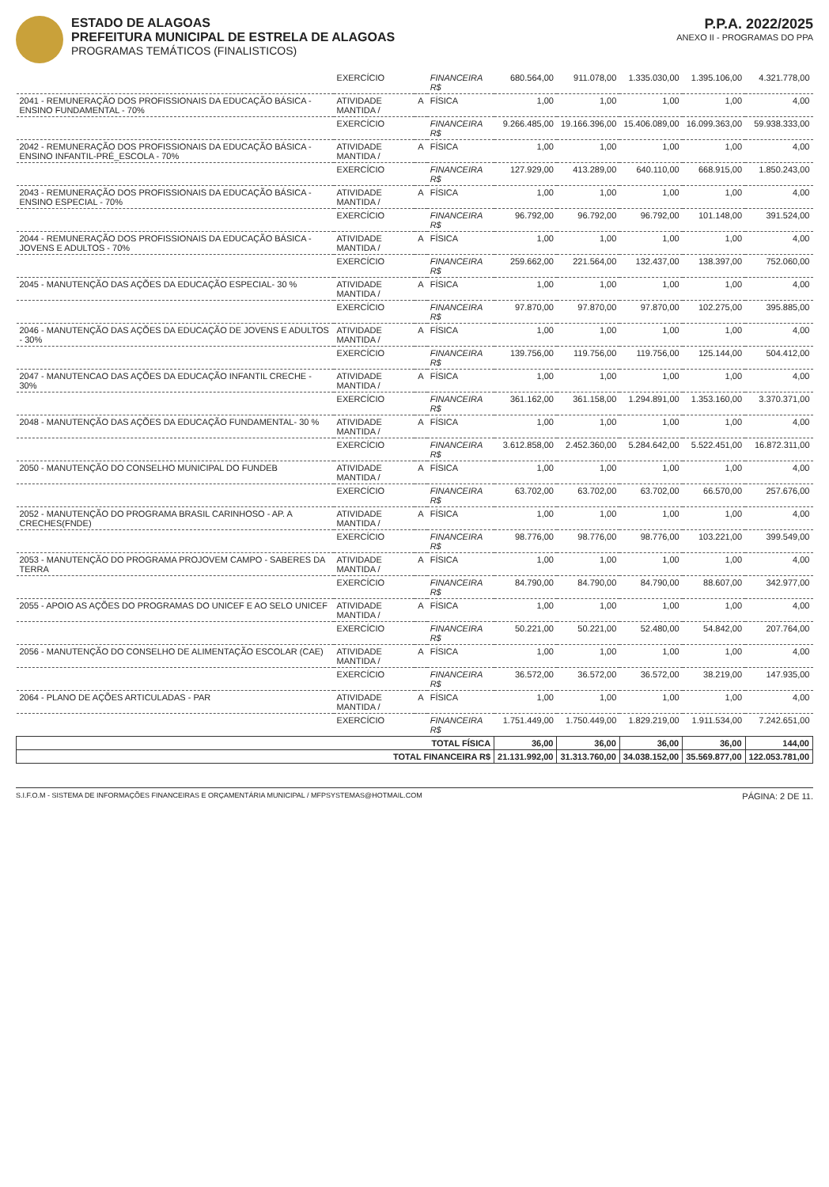ESTADO DE ALAGOAS
PREFEITURA MUNICIPAL DE ESTRELA DE ALAGOAS
PROGRAMAS TEMÁTICOS (FINALISTICOS)
P.P.A. 2022/2025
ANEXO II - PROGRAMAS DO PPA
| | EXERCÍCIO | | FINANCEIRA R$ | 680.564,00 | 911.078,00 | 1.335.030,00 | 1.395.106,00 | 4.321.778,00 |
| 2041 - REMUNERAÇÃO DOS PROFISSIONAIS DA EDUCAÇÃO BÁSICA - ENSINO FUNDAMENTAL - 70% | ATIVIDADE MANTIDA / | A | FÍSICA | 1,00 | 1,00 | 1,00 | 1,00 | 4,00 |
| | EXERCÍCIO | | FINANCEIRA R$ | 9.266.485,00 | 19.166.396,00 | 15.406.089,00 | 16.099.363,00 | 59.938.333,00 |
| 2042 - REMUNERAÇÃO DOS PROFISSIONAIS DA EDUCAÇÃO BÁSICA - ENSINO INFANTIL-PRÉ_ESCOLA - 70% | ATIVIDADE MANTIDA / | A | FÍSICA | 1,00 | 1,00 | 1,00 | 1,00 | 4,00 |
| | EXERCÍCIO | | FINANCEIRA R$ | 127.929,00 | 413.289,00 | 640.110,00 | 668.915,00 | 1.850.243,00 |
| 2043 - REMUNERAÇÃO DOS PROFISSIONAIS DA EDUCAÇÃO BÁSICA - ENSINO ESPECIAL - 70% | ATIVIDADE MANTIDA / | A | FÍSICA | 1,00 | 1,00 | 1,00 | 1,00 | 4,00 |
| | EXERCÍCIO | | FINANCEIRA R$ | 96.792,00 | 96.792,00 | 96.792,00 | 101.148,00 | 391.524,00 |
| 2044 - REMUNERAÇÃO DOS PROFISSIONAIS DA EDUCAÇÃO BÁSICA - JOVENS E ADULTOS - 70% | ATIVIDADE MANTIDA / | A | FÍSICA | 1,00 | 1,00 | 1,00 | 1,00 | 4,00 |
| | EXERCÍCIO | | FINANCEIRA R$ | 259.662,00 | 221.564,00 | 132.437,00 | 138.397,00 | 752.060,00 |
| 2045 - MANUTENÇÃO DAS AÇÕES DA EDUCAÇÃO ESPECIAL- 30 % | ATIVIDADE MANTIDA / | A | FÍSICA | 1,00 | 1,00 | 1,00 | 1,00 | 4,00 |
| | EXERCÍCIO | | FINANCEIRA R$ | 97.870,00 | 97.870,00 | 97.870,00 | 102.275,00 | 395.885,00 |
| 2046 - MANUTENÇÃO DAS AÇÕES DA EDUCAÇÃO DE JOVENS E ADULTOS - 30% | ATIVIDADE MANTIDA / | A | FÍSICA | 1,00 | 1,00 | 1,00 | 1,00 | 4,00 |
| | EXERCÍCIO | | FINANCEIRA R$ | 139.756,00 | 119.756,00 | 119.756,00 | 125.144,00 | 504.412,00 |
| 2047 - MANUTENCAO DAS AÇÕES DA EDUCAÇÃO INFANTIL CRECHE - 30% | ATIVIDADE MANTIDA / | A | FÍSICA | 1,00 | 1,00 | 1,00 | 1,00 | 4,00 |
| | EXERCÍCIO | | FINANCEIRA R$ | 361.162,00 | 361.158,00 | 1.294.891,00 | 1.353.160,00 | 3.370.371,00 |
| 2048 - MANUTENÇÃO DAS AÇÕES DA EDUCAÇÃO FUNDAMENTAL- 30 % | ATIVIDADE MANTIDA / | A | FÍSICA | 1,00 | 1,00 | 1,00 | 1,00 | 4,00 |
| | EXERCÍCIO | | FINANCEIRA R$ | 3.612.858,00 | 2.452.360,00 | 5.284.642,00 | 5.522.451,00 | 16.872.311,00 |
| 2050 - MANUTENÇÃO DO CONSELHO MUNICIPAL DO FUNDEB | ATIVIDADE MANTIDA / | A | FÍSICA | 1,00 | 1,00 | 1,00 | 1,00 | 4,00 |
| | EXERCÍCIO | | FINANCEIRA R$ | 63.702,00 | 63.702,00 | 63.702,00 | 66.570,00 | 257.676,00 |
| 2052 - MANUTENÇÃO DO PROGRAMA BRASIL CARINHOSO - AP. A CRECHES(FNDE) | ATIVIDADE MANTIDA / | A | FÍSICA | 1,00 | 1,00 | 1,00 | 1,00 | 4,00 |
| | EXERCÍCIO | | FINANCEIRA R$ | 98.776,00 | 98.776,00 | 98.776,00 | 103.221,00 | 399.549,00 |
| 2053 - MANUTENÇÃO DO PROGRAMA PROJOVEM CAMPO - SABERES DA TERRA | ATIVIDADE MANTIDA / | A | FÍSICA | 1,00 | 1,00 | 1,00 | 1,00 | 4,00 |
| | EXERCÍCIO | | FINANCEIRA R$ | 84.790,00 | 84.790,00 | 84.790,00 | 88.607,00 | 342.977,00 |
| 2055 - APOIO AS AÇÕES DO PROGRAMAS DO UNICEF E AO SELO UNICEF | ATIVIDADE MANTIDA / | A | FÍSICA | 1,00 | 1,00 | 1,00 | 1,00 | 4,00 |
| | EXERCÍCIO | | FINANCEIRA R$ | 50.221,00 | 50.221,00 | 52.480,00 | 54.842,00 | 207.764,00 |
| 2056 - MANUTENÇÃO DO CONSELHO DE ALIMENTAÇÃO ESCOLAR (CAE) | ATIVIDADE MANTIDA / | A | FÍSICA | 1,00 | 1,00 | 1,00 | 1,00 | 4,00 |
| | EXERCÍCIO | | FINANCEIRA R$ | 36.572,00 | 36.572,00 | 36.572,00 | 38.219,00 | 147.935,00 |
| 2064 - PLANO DE AÇÕES ARTICULADAS - PAR | ATIVIDADE MANTIDA / | A | FÍSICA | 1,00 | 1,00 | 1,00 | 1,00 | 4,00 |
| | EXERCÍCIO | | FINANCEIRA R$ | 1.751.449,00 | 1.750.449,00 | 1.829.219,00 | 1.911.534,00 | 7.242.651,00 |
| TOTAL FÍSICA | | | | 36,00 | 36,00 | 36,00 | 36,00 | 144,00 |
| TOTAL FINANCEIRA R$ | | | | 21.131.992,00 | 31.313.760,00 | 34.038.152,00 | 35.569.877,00 | 122.053.781,00 |
S.I.F.O.M - SISTEMA DE INFORMAÇÕES FINANCEIRAS E ORÇAMENTÁRIA MUNICIPAL / MFPSYSTEMAS@HOTMAIL.COM PÁGINA: 2 DE 11.